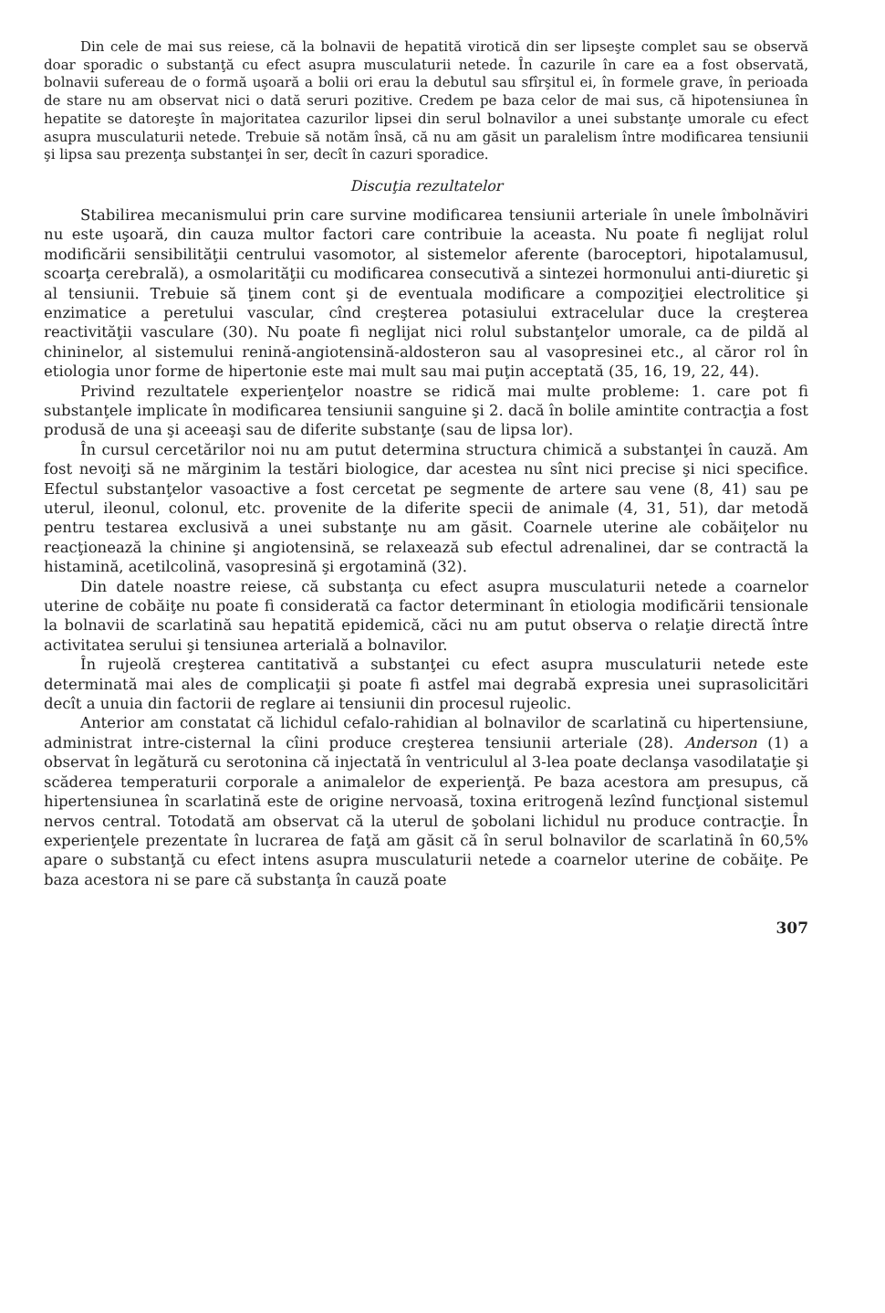Din cele de mai sus reiese, că la bolnavii de hepatită virotică din ser lipseşte complet sau se observă doar sporadic o substanţă cu efect asupra musculaturii netede. În cazurile în care ea a fost observată, bolnavii sufereau de o formă uşoară a bolii ori erau la debutul sau sfîrşitul ei, în formele grave, în perioada de stare nu am observat nici o dată seruri pozitive. Credem pe baza celor de mai sus, că hipotensiunea în hepatite se datoreşte în majoritatea cazurilor lipsei din serul bolnavilor a unei substanţe umorale cu efect asupra musculaturii netede. Trebuie să notăm însă, că nu am găsit un paralelism între modificarea tensiunii şi lipsa sau prezenţa substanţei în ser, decît în cazuri sporadice.
Discuţia rezultatelor
Stabilirea mecanismului prin care survine modificarea tensiunii arteriale în unele îmbolnăviri nu este uşoară, din cauza multor factori care contribuie la aceasta. Nu poate fi neglijat rolul modificării sensibilităţii centrului vasomotor, al sistemelor aferente (baroceptori, hipotalamusul, scoarţa cerebrală), a osmolarităţii cu modificarea consecutivă a sintezei hormonului anti-diuretic şi al tensiunii. Trebuie să ţinem cont şi de eventuala modificare a compoziţiei electrolitice şi enzimatice a peretului vascular, cînd creşterea potasiului extracelular duce la creşterea reactivităţii vasculare (30). Nu poate fi neglijat nici rolul substanţelor umorale, ca de pildă al chininelor, al sistemului renină-angiotensină-aldosteron sau al vasopresinei etc., al căror rol în etiologia unor forme de hipertonie este mai mult sau mai puţin acceptată (35, 16, 19, 22, 44).
Privind rezultatele experienţelor noastre se ridică mai multe probleme: 1. care pot fi substanţele implicate în modificarea tensiunii sanguine şi 2. dacă în bolile amintite contracţia a fost produsă de una şi aceeaşi sau de diferite substanţe (sau de lipsa lor).
În cursul cercetărilor noi nu am putut determina structura chimică a substanţei în cauză. Am fost nevoiţi să ne mărginim la testări biologice, dar acestea nu sînt nici precise şi nici specifice. Efectul substanţelor vasoactive a fost cercetat pe segmente de artere sau vene (8, 41) sau pe uterul, ileonul, colonul, etc. provenite de la diferite specii de animale (4, 31, 51), dar metodă pentru testarea exclusivă a unei substanţe nu am găsit. Coarnele uterine ale cobăiţelor nu reacţionează la chinine şi angiotensină, se relaxează sub efectul adrenalinei, dar se contractă la histamină, acetilcolină, vasopresină şi ergotamină (32).
Din datele noastre reiese, că substanţa cu efect asupra musculaturii netede a coarnelor uterine de cobăiţe nu poate fi considerată ca factor determinant în etiologia modificării tensionale la bolnavii de scarlatină sau hepatită epidemică, căci nu am putut observa o relaţie directă între activitatea serului şi tensiunea arterială a bolnavilor.
În rujeolă creşterea cantitativă a substanţei cu efect asupra musculaturii netede este determinată mai ales de complicaţii şi poate fi astfel mai degrabă expresia unei suprasolicitări decît a unuia din factorii de reglare ai tensiunii din procesul rujeolic.
Anterior am constatat că lichidul cefalo-rahidian al bolnavilor de scarlatină cu hipertensiune, administrat intre-cisternal la cîini produce creşterea tensiunii arteriale (28). Anderson (1) a observat în legătură cu serotonina că injectată în ventriculul al 3-lea poate declanşa vasodilataţie şi scăderea temperaturii corporale a animalelor de experienţă. Pe baza acestora am presupus, că hipertensiunea în scarlatină este de origine nervoasă, toxina eritrogenă lezînd funcţional sistemul nervos central. Totodată am observat că la uterul de şobolani lichidul nu produce contracţie. În experienţele prezentate în lucrarea de faţă am găsit că în serul bolnavilor de scarlatină în 60,5% apare o substanţă cu efect intens asupra musculaturii netede a coarnelor uterine de cobăiţe. Pe baza acestora ni se pare că substanţa în cauză poate
307